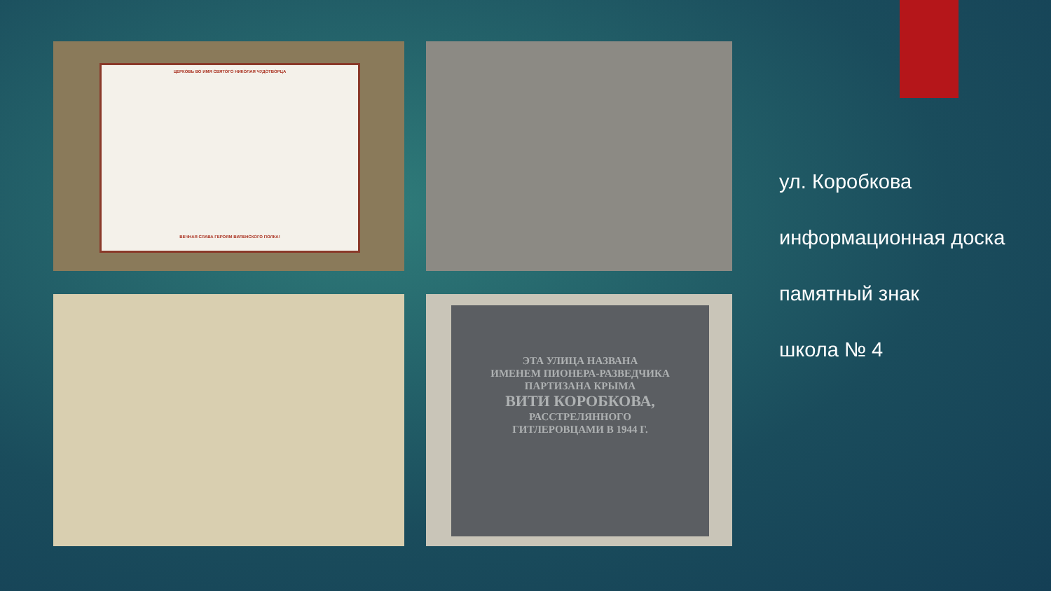ЦЕРКОВЬ ВО ИМЯ СВЯТОГО НИКОЛАЯ ЧУДОТВОРЦА
ВЕЧНАЯ СЛАВА ГЕРОЯМ ВИЛЕНСКОГО ПОЛКА!
ЭТА УЛИЦА НАЗВАНА
ИМЕНЕМ ПИОНЕРА-РАЗВЕДЧИКА
ПАРТИЗАНА КРЫМА
ВИТИ КОРОБКОВА,
РАССТРЕЛЯННОГО
ГИТЛЕРОВЦАМИ В 1944 Г.
ул. Коробкова
информационная доска
памятный знак
школа № 4